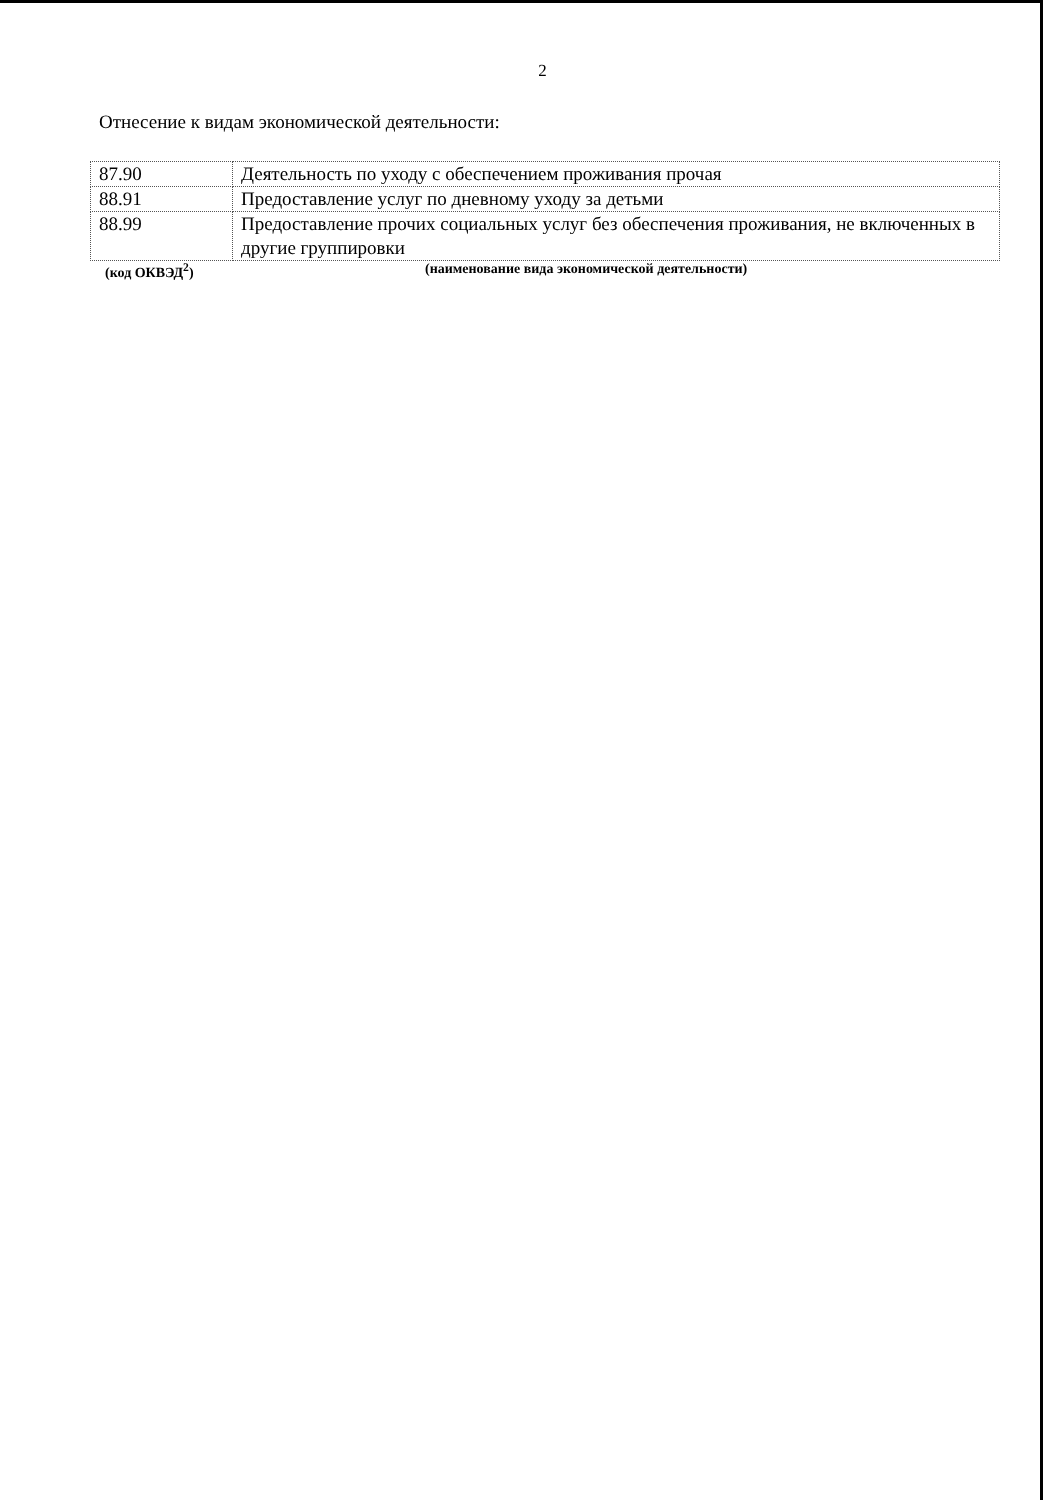2
Отнесение к видам экономической деятельности:
| 87.90 | Деятельность по уходу с обеспечением проживания прочая |
| 88.91 | Предоставление услуг по дневному уходу за детьми |
| 88.99 | Предоставление прочих социальных услуг без обеспечения проживания, не включенных в другие группировки |
(код ОКВЭД<sup>2</sup>) (наименование вида экономической деятельности)